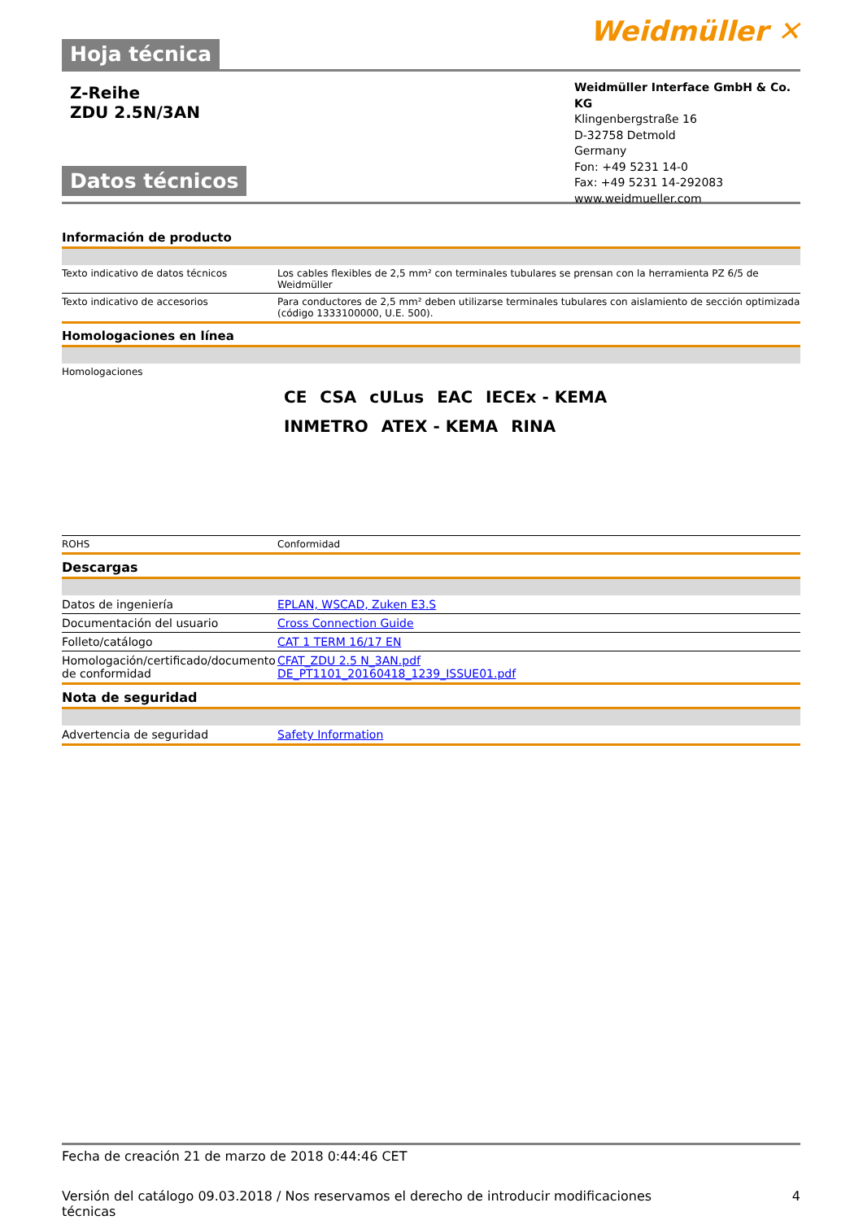Hoja técnica
Weidmüller ✕
Z-Reihe
ZDU 2.5N/3AN
Datos técnicos
Weidmüller Interface GmbH & Co. KG
Klingenbergstraße 16
D-32758 Detmold
Germany
Fon: +49 5231 14-0
Fax: +49 5231 14-292083
www.weidmueller.com
Información de producto
| Texto indicativo de datos técnicos | Los cables flexibles de 2,5 mm² con terminales tubulares se prensan con la herramienta PZ 6/5 de Weidmüller |
| Texto indicativo de accesorios | Para conductores de 2,5 mm² deben utilizarse terminales tubulares con aislamiento de sección optimizada (código 1333100000, U.E. 500). |
Homologaciones en línea
| Homologaciones | CE CSA cULus EAC IECEx - KEMA INMETRO ATEX - KEMA RINA |
| ROHS | Conformidad |
Descargas
| Datos de ingeniería | EPLAN, WSCAD, Zuken E3.S |
| Documentación del usuario | Cross Connection Guide |
| Folleto/catálogo | CAT 1 TERM 16/17 EN |
| Homologación/certificado/documento de conformidad | CFAT_ZDU 2.5 N_3AN.pdf DE_PT1101_20160418_1239_ISSUE01.pdf |
Nota de seguridad
| Advertencia de seguridad | Safety Information |
Fecha de creación 21 de marzo de 2018 0:44:46 CET
Versión del catálogo 09.03.2018 / Nos reservamos el derecho de introducir modificaciones
técnicas 4